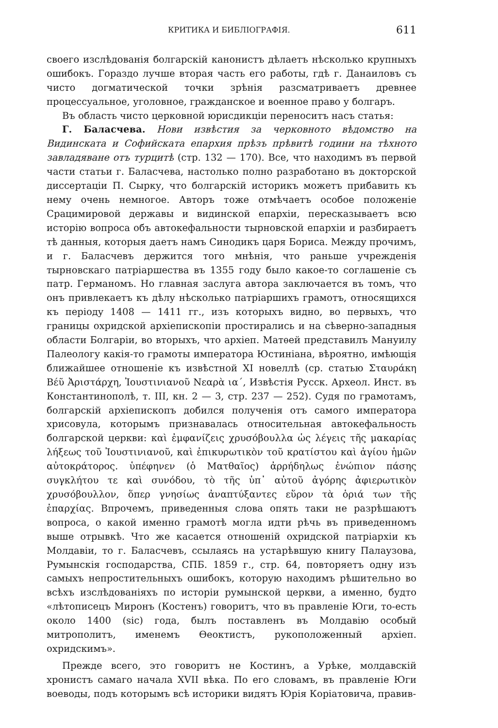КРИТИКА И БИБЛІОГРАФІЯ. 611
своего изслѣдованія болгарскій канонистъ дѣлаетъ нѣсколько крупныхъ ошибокъ. Гораздо лучше вторая часть его работы, гдѣ г. Данаиловъ съ чисто догматической точки зрѣнія разсматриваетъ древнее процессуальное, уголовное, гражданское и военное право у болгаръ.
Въ область чисто церковной юрисдикціи переноситъ насъ статья:
Г. Баласчева. Нови извѣстия за черковното вѣдомство на Видинската и Софийската епархия прѣзъ прѣвитѣ години на тѣхното завладяване отъ турцитѣ (стр. 132 — 170). Все, что находимъ въ первой части статьи г. Баласчева, настолько полно разработано въ докторской диссертаціи П. Сырку, что болгарскій историкъ можетъ прибавить къ нему очень немногое. Авторъ тоже отмѣчаетъ особое положеніе Срацимировой державы и видинской епархіи, пересказываетъ всю исторію вопроса объ автокефальности тырновской епархіи и разбираетъ тѣ данныя, которыя даетъ намъ Синодикъ царя Бориса. Между прочимъ, и г. Баласчевъ держится того мнѣнія, что раньше учрежденія тырновскаго патріаршества въ 1355 году было какое-то соглашеніе съ патр. Германомъ. Но главная заслуга автора заключается въ томъ, что онъ привлекаетъ къ дѣлу нѣсколько патріаршихъ грамотъ, относящихся къ періоду 1408 — 1411 гг., изъ которыхъ видно, во первыхъ, что границы охридской архіепископіи простирались и на сѣверно-западныя области Болгаріи, во вторыхъ, что архіеп. Матѳей представилъ Мануилу Палеологу какія-то грамоты императора Юстиніана, вѣроятно, имѣющія ближайшее отношеніе къ извѣстной XI новеллѣ (ср. статью Σταυράκη Βέῦ Ἀριστάρχη, Ἰουστινιανοῦ Νεαρὰ ια΄, Извѣстія Русск. Археол. Инст. въ Константинополѣ, т. III, кн. 2 — 3, стр. 237 — 252). Судя по грамотамъ, болгарскій архіепископъ добился полученія отъ самого императора хрисовула, которымъ признавалась относительная автокефальность болгарской церкви: καὶ ἐμφανίζεις χρυσόβουλλα ὡς λέγεις τῆς μακαρίας λήξεως τοῦ Ἰουστινιανοῦ, καὶ ἐπικυρωτικὸν τοῦ κρατίστου καὶ ἁγίου ἡμῶν αὐτοκράτορος. ὑπέφηνεν (ὁ Ματθαῖος) ἀρρήδηλως ἐνώπιον πάσης συγκλήτου τε καὶ συνόδου, τὸ τῆς ὑπ᾽ αὐτοῦ ἀγόρης ἀφιερωτικὸν χρυσόβουλλον, ὅπερ γνησίως ἀναπτύξαντες εὕρον τὰ ὁριά των τῆς ἐπαρχίας. Впрочемъ, приведенныя слова опять таки не разрѣшаютъ вопроса, о какой именно грамотѣ могла идти рѣчь въ приведенномъ выше отрывкѣ. Что же касается отношеній охридской патріархіи къ Молдавіи, то г. Баласчевъ, ссылаясь на устарѣвшую книгу Палаузова, Румынскія господарства, СПБ. 1859 г., стр. 64, повторяетъ одну изъ самыхъ непростительныхъ ошибокъ, которую находимъ рѣшительно во всѣхъ изслѣдованіяхъ по исторіи румынской церкви, а именно, будто «лѣтописецъ Миронъ (Костенъ) говоритъ, что въ правленіе Юги, то-есть около 1400 (sic) года, былъ поставленъ въ Молдавію особый митрополитъ, именемъ Ѳеоктистъ, рукоположенный архіеп. охридскимъ».
Прежде всего, это говоритъ не Костинъ, а Урѣке, молдавскій хронистъ самаго начала XVII вѣка. По его словамъ, въ правленіе Юги воеводы, подъ которымъ всѣ историки видятъ Юрія Коріатовича, правив-